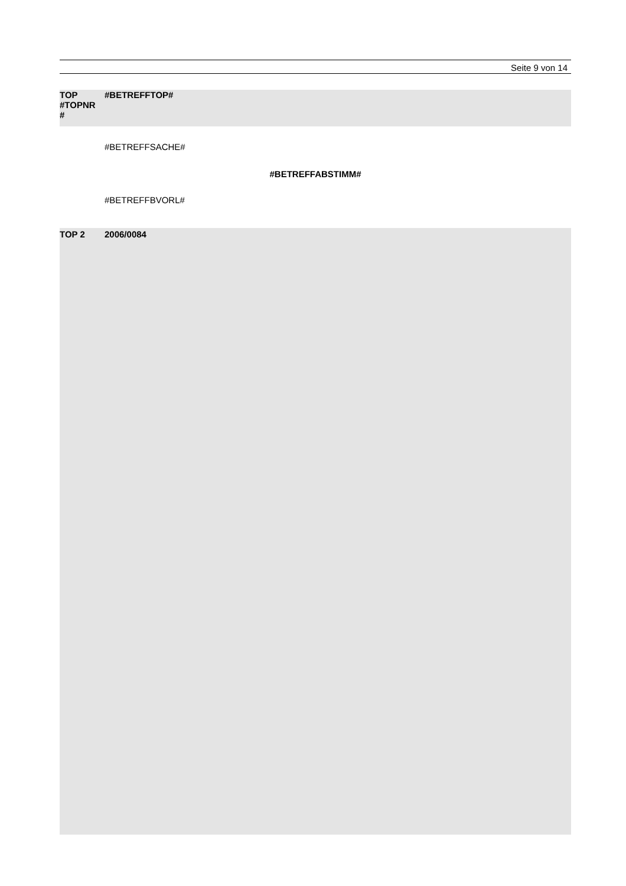Seite 9 von 14
TOP
#TOPNR
#
#BETREFFTOP#
#BETREFFSACHE#
#BETREFFABSTIMM#
#BETREFFBVORL#
TOP 2 2006/0084